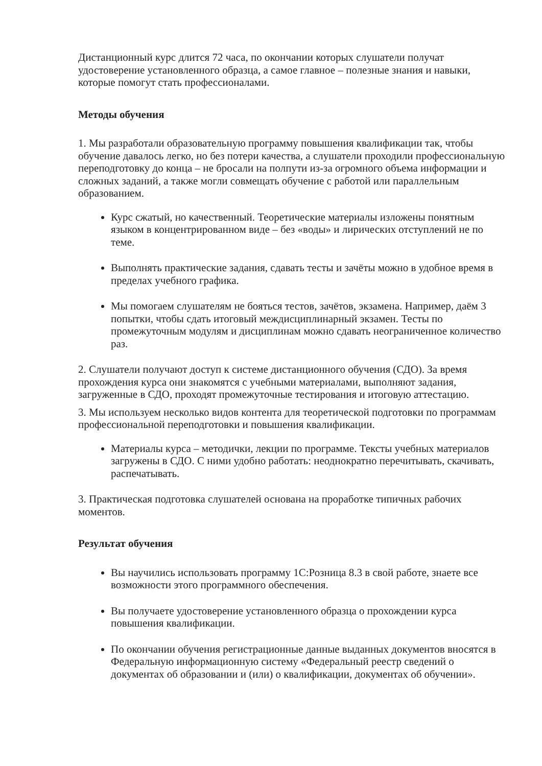Дистанционный курс длится 72 часа, по окончании которых слушатели получат удостоверение установленного образца, а самое главное – полезные знания и навыки, которые помогут стать профессионалами.
Методы обучения
1. Мы разработали образовательную программу повышения квалификации так, чтобы обучение давалось легко, но без потери качества, а слушатели проходили профессиональную переподготовку до конца – не бросали на полпути из-за огромного объема информации и сложных заданий, а также могли совмещать обучение с работой или параллельным образованием.
Курс сжатый, но качественный. Теоретические материалы изложены понятным языком в концентрированном виде – без «воды» и лирических отступлений не по теме.
Выполнять практические задания, сдавать тесты и зачёты можно в удобное время в пределах учебного графика.
Мы помогаем слушателям не бояться тестов, зачётов, экзамена. Например, даём 3 попытки, чтобы сдать итоговый междисциплинарный экзамен. Тесты по промежуточным модулям и дисциплинам можно сдавать неограниченное количество раз.
2. Слушатели получают доступ к системе дистанционного обучения (СДО). За время прохождения курса они знакомятся с учебными материалами, выполняют задания, загруженные в СДО, проходят промежуточные тестирования и итоговую аттестацию.
3. Мы используем несколько видов контента для теоретической подготовки по программам профессиональной переподготовки и повышения квалификации.
Материалы курса – методички, лекции по программе. Тексты учебных материалов загружены в СДО. С ними удобно работать: неоднократно перечитывать, скачивать, распечатывать.
3. Практическая подготовка слушателей основана на проработке типичных рабочих моментов.
Результат обучения
Вы научились использовать программу 1С:Розница 8.3 в свой работе, знаете все возможности этого программного обеспечения.
Вы получаете удостоверение установленного образца о прохождении курса повышения квалификации.
По окончании обучения регистрационные данные выданных документов вносятся в Федеральную информационную систему «Федеральный реестр сведений о документах об образовании и (или) о квалификации, документах об обучении».